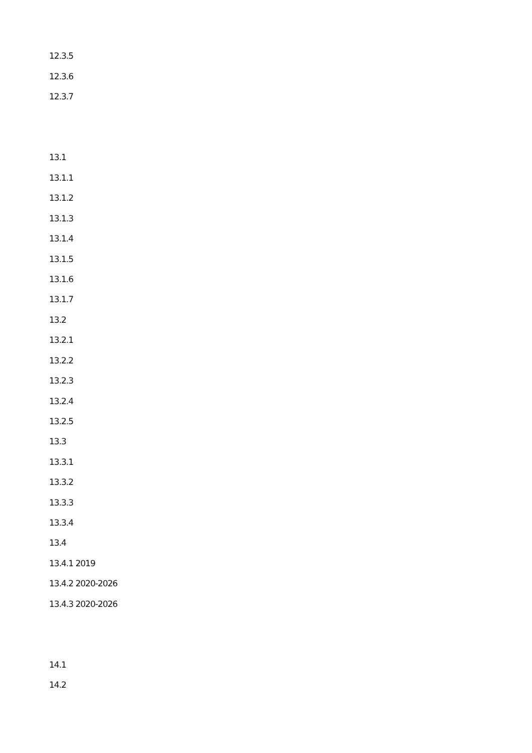12.3.5
12.3.6
12.3.7
13.1
13.1.1
13.1.2
13.1.3
13.1.4
13.1.5
13.1.6
13.1.7
13.2
13.2.1
13.2.2
13.2.3
13.2.4
13.2.5
13.3
13.3.1
13.3.2
13.3.3
13.3.4
13.4
13.4.1 2019
13.4.2 2020-2026
13.4.3 2020-2026
14.1
14.2